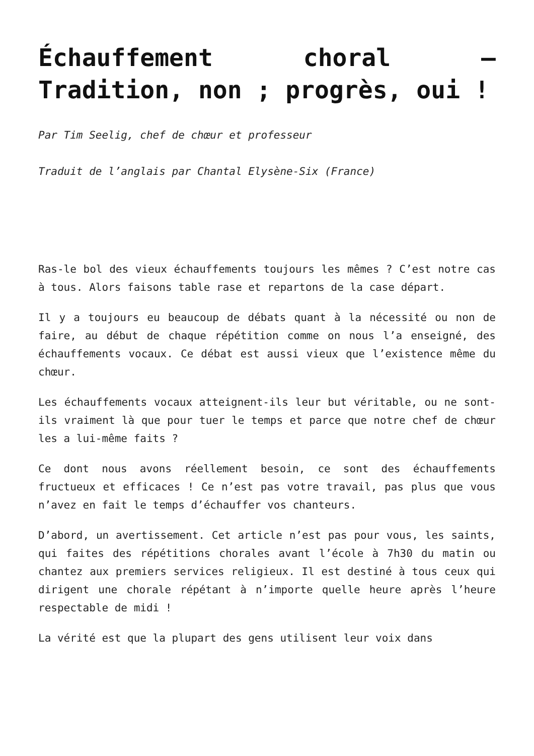Échauffement choral – Tradition, non ; progrès, oui !
Par Tim Seelig, chef de chœur et professeur
Traduit de l’anglais par Chantal Elysène-Six (France)
Ras-le bol des vieux échauffements toujours les mêmes ? C’est notre cas à tous. Alors faisons table rase et repartons de la case départ.
Il y a toujours eu beaucoup de débats quant à la nécessité ou non de faire, au début de chaque répétition comme on nous l’a enseigné, des échauffements vocaux. Ce débat est aussi vieux que l’existence même du chœur.
Les échauffements vocaux atteignent-ils leur but véritable, ou ne sont-ils vraiment là que pour tuer le temps et parce que notre chef de chœur les a lui-même faits ?
Ce dont nous avons réellement besoin, ce sont des échauffements fructueux et efficaces ! Ce n’est pas votre travail, pas plus que vous n’avez en fait le temps d’échauffer vos chanteurs.
D’abord, un avertissement. Cet article n’est pas pour vous, les saints, qui faites des répétitions chorales avant l’école à 7h30 du matin ou chantez aux premiers services religieux. Il est destiné à tous ceux qui dirigent une chorale répétant à n’importe quelle heure après l’heure respectable de midi !
La vérité est que la plupart des gens utilisent leur voix dans